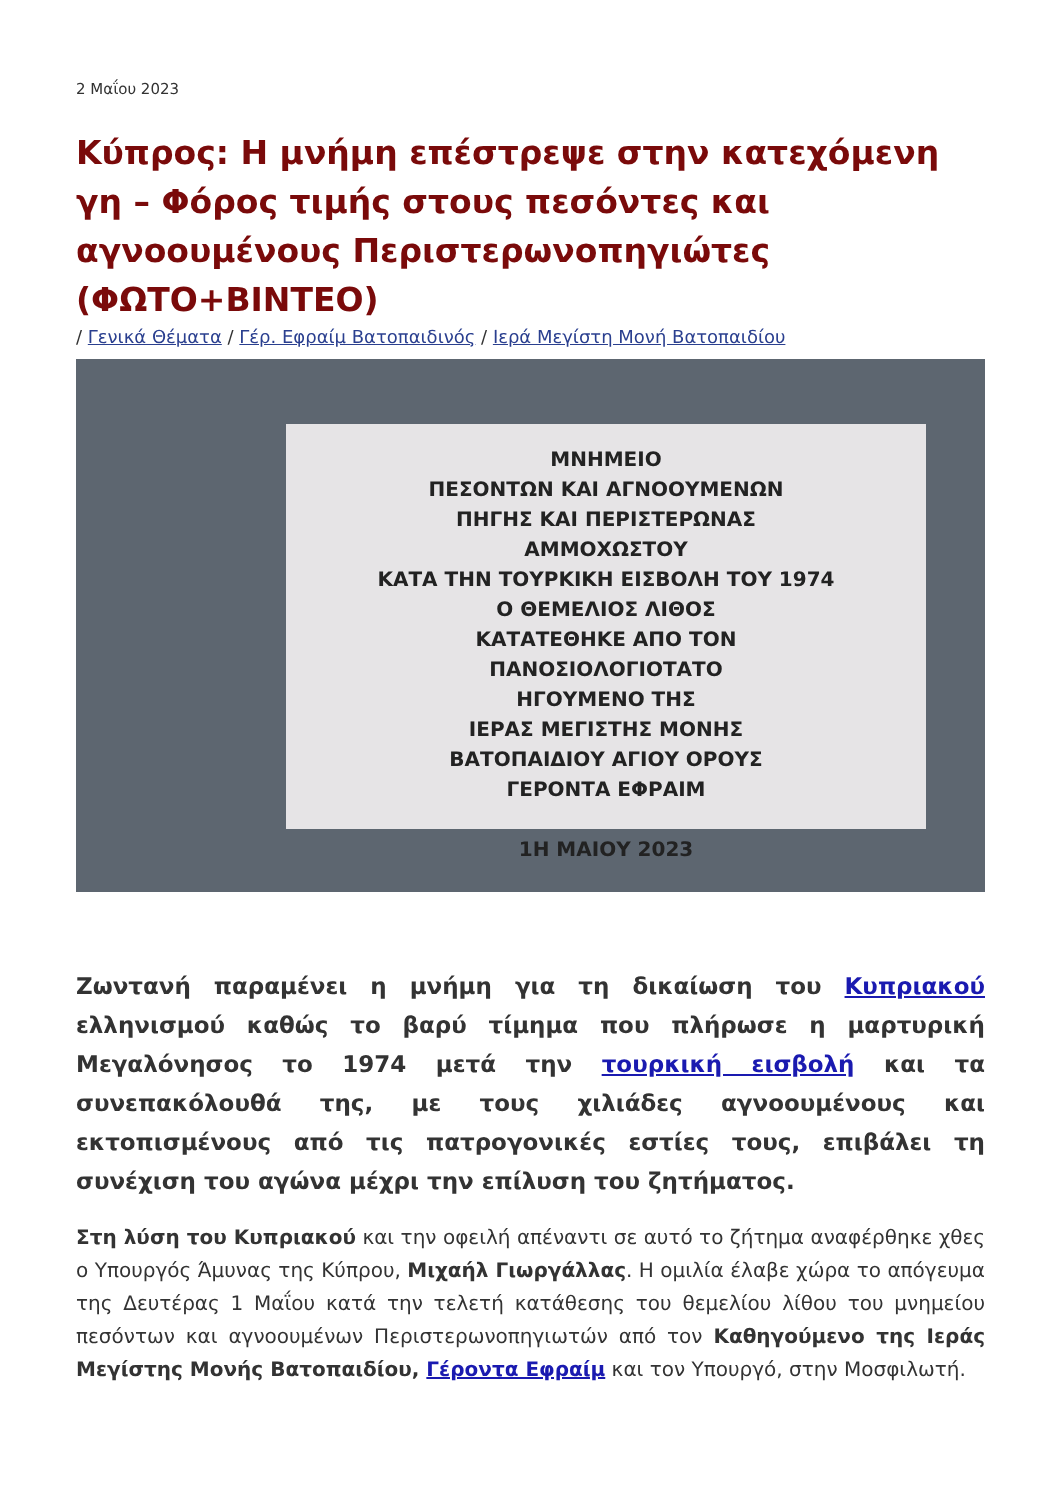2 Μαΐου 2023
Κύπρος: Η μνήμη επέστρεψε στην κατεχόμενη γη – Φόρος τιμής στους πεσόντες και αγνοουμένους Περιστερωνοπηγιώτες (ΦΩΤΟ+ΒΙΝΤΕΟ)
/ Γενικά Θέματα / Γέρ. Εφραίμ Βατοπαιδινός / Ιερά Μεγίστη Μονή Βατοπαιδίου
ΜΝΗΜΕΙΟ
ΠΕΣΟΝΤΩΝ ΚΑΙ ΑΓΝΟΟΥΜΕΝΩΝ
ΠΗΓΗΣ ΚΑΙ ΠΕΡΙΣΤΕΡΩΝΑΣ
ΑΜΜΟΧΩΣΤΟΥ
ΚΑΤΑ ΤΗΝ ΤΟΥΡΚΙΚΗ ΕΙΣΒΟΛΗ ΤΟΥ 1974
Ο ΘΕΜΕΛΙΟΣ ΛΙΘΟΣ
ΚΑΤΑΤΕΘΗΚΕ ΑΠΟ ΤΟΝ
ΠΑΝΟΣΙΟΛΟΓΙΟΤΑΤΟ
ΗΓΟΥΜΕΝΟ ΤΗΣ
ΙΕΡΑΣ ΜΕΓΙΣΤΗΣ ΜΟΝΗΣ
ΒΑΤΟΠΑΙΔΙΟΥ ΑΓΙΟΥ ΟΡΟΥΣ
ΓΕΡΟΝΤΑ ΕΦΡΑΙΜ
1Η ΜΑΙΟΥ 2023
Ζωντανή παραμένει η μνήμη για τη δικαίωση του Κυπριακού ελληνισμού καθώς το βαρύ τίμημα που πλήρωσε η μαρτυρική Μεγαλόνησος το 1974 μετά την τουρκική εισβολή και τα συνεπακόλουθά της, με τους χιλιάδες αγνοουμένους και εκτοπισμένους από τις πατρογονικές εστίες τους, επιβάλει τη συνέχιση του αγώνα μέχρι την επίλυση του ζητήματος.
Στη λύση του Κυπριακού και την οφειλή απέναντι σε αυτό το ζήτημα αναφέρθηκε χθες ο Υπουργός Άμυνας της Κύπρου, Μιχαήλ Γιωργάλλας. Η ομιλία έλαβε χώρα το απόγευμα της Δευτέρας 1 Μαΐου κατά την τελετή κατάθεσης του θεμελίου λίθου του μνημείου πεσόντων και αγνοουμένων Περιστερωνοπηγιωτών από τον Καθηγούμενο της Ιεράς Μεγίστης Μονής Βατοπαιδίου, Γέροντα Εφραίμ και τον Υπουργό, στην Μοσφιλωτή.